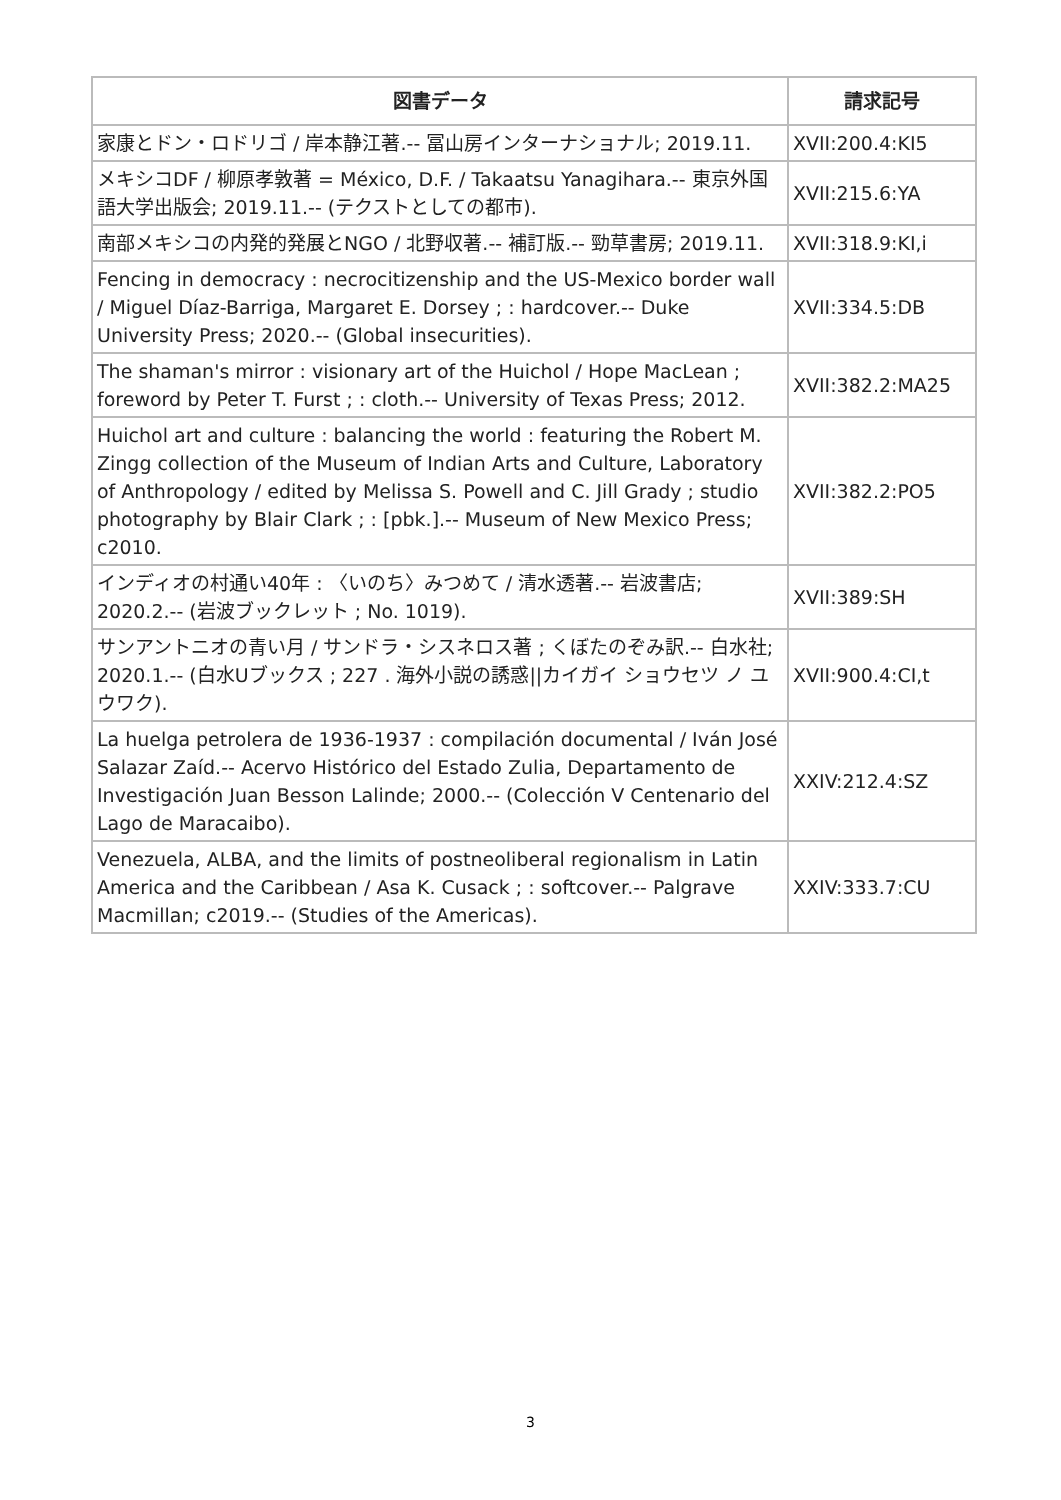| 図書データ | 請求記号 |
| --- | --- |
| 家康とドン・ロドリゴ / 岸本静江著.-- 冨山房インターナショナル; 2019.11. | XVII:200.4:KI5 |
| メキシコDF / 柳原孝敦著 = México, D.F. / Takaatsu Yanagihara.-- 東京外国語大学出版会; 2019.11.-- (テクストとしての都市). | XVII:215.6:YA |
| 南部メキシコの内発的発展とNGO / 北野収著.-- 補訂版.-- 勁草書房; 2019.11. | XVII:318.9:KI,i |
| Fencing in democracy : necrocitizenship and the US-Mexico border wall / Miguel Díaz-Barriga, Margaret E. Dorsey ; : hardcover.-- Duke University Press; 2020.-- (Global insecurities). | XVII:334.5:DB |
| The shaman's mirror : visionary art of the Huichol / Hope MacLean ; foreword by Peter T. Furst ; : cloth.-- University of Texas Press; 2012. | XVII:382.2:MA25 |
| Huichol art and culture : balancing the world : featuring the Robert M. Zingg collection of the Museum of Indian Arts and Culture, Laboratory of Anthropology / edited by Melissa S. Powell and C. Jill Grady ; studio photography by Blair Clark ; : [pbk.].-- Museum of New Mexico Press; c2010. | XVII:382.2:PO5 |
| インディオの村通い40年 : 〈いのち〉みつめて / 清水透著.-- 岩波書店; 2020.2.-- (岩波ブックレット ; No. 1019). | XVII:389:SH |
| サンアントニオの青い月 / サンドラ・シスネロス著 ; くぼたのぞみ訳.-- 白水社; 2020.1.-- (白水Uブックス ; 227 . 海外小説の誘惑//カイガイ ショウセツ ノ ユウワク). | XVII:900.4:CI,t |
| La huelga petrolera de 1936-1937 : compilación documental / Iván José Salazar Zaíd.-- Acervo Histórico del Estado Zulia, Departamento de Investigación Juan Besson Lalinde; 2000.-- (Colección V Centenario del Lago de Maracaibo). | XXIV:212.4:SZ |
| Venezuela, ALBA, and the limits of postneoliberal regionalism in Latin America and the Caribbean / Asa K. Cusack ; : softcover.-- Palgrave Macmillan; c2019.-- (Studies of the Americas). | XXIV:333.7:CU |
3